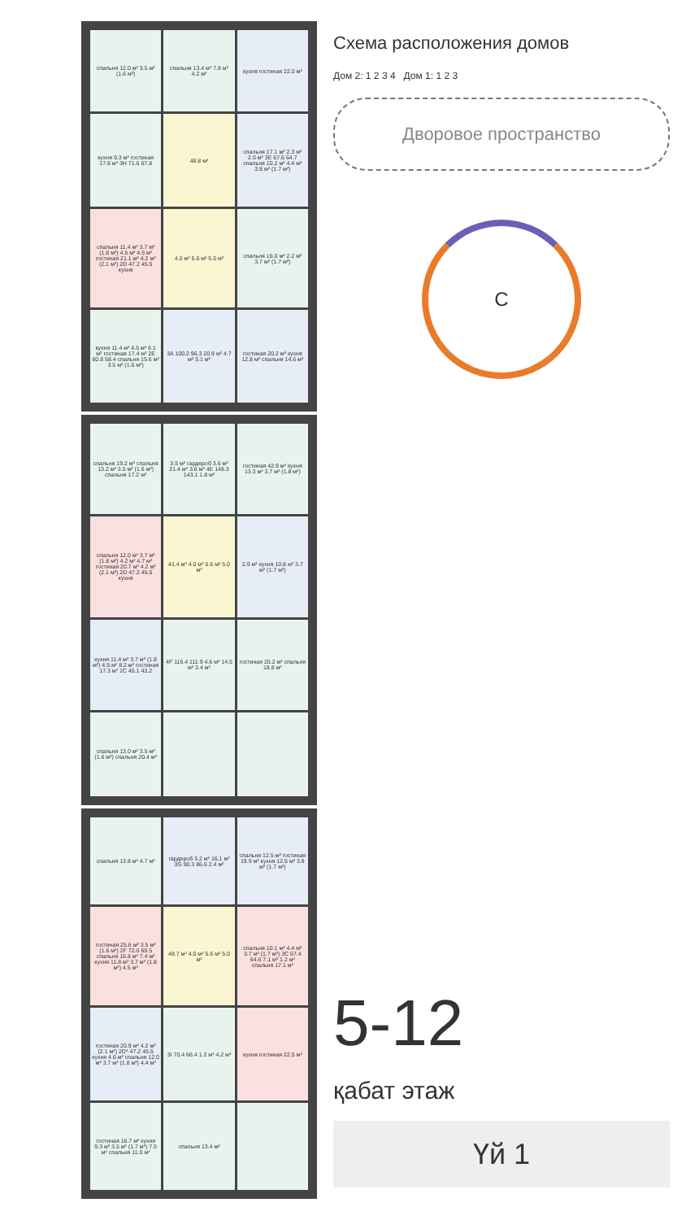спальня 12.0 м² 3.5 м² (1.6 м²)
спальня 13.4 м² 7.8 м² 4.2 м²
кухня гостиная 22.0 м²
кухня 9.3 м² гостиная 17.8 м² 3H 71.6 67.8
48.8 м²
спальня 17.1 м² 2.3 м² 2.0 м² 3E 67.6 64.7 спальня 10.2 м² 4.4 м² 3.8 м² (1.7 м²)
спальня 11.4 м² 3.7 м² (1.8 м²) 4.5 м² 4.5 м² гостиная 21.1 м² 4.2 м² (2.1 м²) 2D 47.2 45.5 кухня
4.0 м² 5.6 м² 5.0 м²
спальня 16.0 м² 2.2 м² 3.7 м² (1.7 м²)
кухня 11.4 м² 4.5 м² 6.1 м² гостиная 17.4 м² 2E 60.8 58.4 спальня 15.6 м² 3.5 м² (1.6 м²)
3A 100.2 96.3 20.9 м² 4.7 м² 3.1 м²
гостиная 20.2 м² кухня 12.8 м² спальня 14.6 м²
спальня 19.2 м² спальня 13.2 м² 3.5 м² (1.6 м²) спальня 17.2 м²
3.5 м² гардероб 3.6 м² 21.4 м² 3.6 м² 4E 148.3 143.1 1.8 м²
гостиная 42.9 м² кухня 13.3 м² 3.7 м² (1.8 м²)
спальня 12.0 м² 3.7 м² (1.8 м²) 4.2 м² 4.7 м² гостиная 20.7 м² 4.2 м² (2.1 м²) 2D 47.2 45.5 кухня
41.4 м² 4.0 м² 5.6 м² 5.0 м²
2.9 м² кухня 10.8 м² 3.7 м² (1.7 м²)
кухня 11.4 м² 3.7 м² (1.8 м²) 4.5 м² 8.2 м² гостиная 17.3 м² 1C 45.1 43.2
4F 116.4 111.9 4.6 м² 14.5 м² 3.4 м²
гостиная 20.2 м² спальня 18.8 м²
спальня 13.0 м² 3.5 м² (1.6 м²) спальня 20.4 м²
спальня 13.8 м² 4.7 м²
гардероб 3.2 м² 16.1 м² 3G 90.3 86.6 2.4 м²
спальня 12.5 м² гостиная 19.9 м² кухня 12.6 м² 3.8 м² (1.7 м²)
гостиная 25.6 м² 3.5 м² (1.6 м²) 2F 72.0 69.5 спальня 16.8 м² 7.4 м² кухня 11.8 м² 3.7 м² (1.8 м²) 4.5 м²
48.7 м² 4.0 м² 5.6 м² 5.0 м²
спальня 10.1 м² 4.4 м² 3.7 м² (1.7 м²) 3C 67.4 64.6 7.1 м² 1.2 м² спальня 17.1 м²
гостиная 20.9 м² 4.2 м² (2.1 м²) 2D* 47.2 45.5 кухня 4.6 м² спальня 12.0 м² 3.7 м² (1.8 м²) 4.4 м²
3I 70.4 66.4 1.2 м² 4.2 м²
кухня гостиная 22.5 м²
гостиная 16.7 м² кухня 9.3 м² 3.5 м² (1.7 м²) 7.5 м² спальня 11.0 м²
спальня 13.4 м²
Схема расположения домов
Дом 2: 1 2 3 4 Дом 1: 1 2 3
Дворовое пространство
С
5-12
қабат этаж
Үй 1